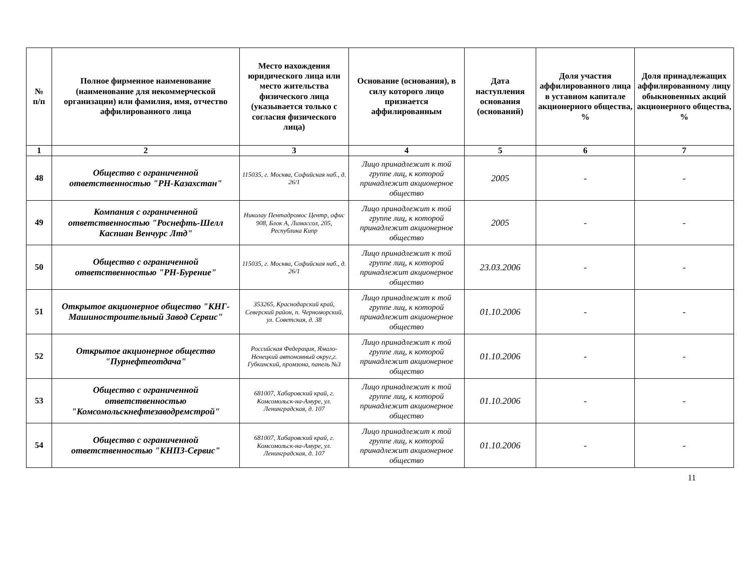| № п/п | Полное фирменное наименование (наименование для некоммерческой организации) или фамилия, имя, отчество аффилированного лица | Место нахождения юридического лица или место жительства физического лица (указывается только с согласия физического лица) | Основание (основания), в силу которого лицо признается аффилированным | Дата наступления основания (оснований) | Доля участия аффилированного лица в уставном капитале акционерного общества, % | Доля принадлежащих аффилированному лицу обыкновенных акций акционерного общества, % |
| --- | --- | --- | --- | --- | --- | --- |
| 1 | 2 | 3 | 4 | 5 | 6 | 7 |
| 48 | Общество с ограниченной ответственностью "РН-Казахстан" | 115035, г. Москва, Софийская наб., д. 26/1 | Лицо принадлежит к той группе лиц, к которой принадлежит акционерное общество | 2005 | - | - |
| 49 | Компания с ограниченной ответственностью "Роснефть-Шелл Каспиан Венчурс Лтд" | Николау Пентадромос Центр, офис 908, Блок А, Лимассол, 205, Республика Кипр | Лицо принадлежит к той группе лиц, к которой принадлежит акционерное общество | 2005 | - | - |
| 50 | Общество с ограниченной ответственностью "РН-Бурение" | 115035, г. Москва, Софийская наб., д. 26/1 | Лицо принадлежит к той группе лиц, к которой принадлежит акционерное общество | 23.03.2006 | - | - |
| 51 | Открытое акционерное общество "КНГ-Машиностроительный Завод Сервис" | 353265, Краснодарский край, Северский район, п. Черноморский, ул. Советская, д. 38 | Лицо принадлежит к той группе лиц, к которой принадлежит акционерное общество | 01.10.2006 | - | - |
| 52 | Открытое акционерное общество "Пурнефтеотдача" | Российская Федерация, Ямало-Ненецкий автономный округ,г. Губкинский, промзона, панель №3 | Лицо принадлежит к той группе лиц, к которой принадлежит акционерное общество | 01.10.2006 | - | - |
| 53 | Общество с ограниченной ответственностью "Комсомольскнефтезаводремстрой" | 681007, Хабаровский край, г. Комсомольск-на-Амуре, ул. Ленинградская, д. 107 | Лицо принадлежит к той группе лиц, к которой принадлежит акционерное общество | 01.10.2006 | - | - |
| 54 | Общество с ограниченной ответственностью "КНПЗ-Сервис" | 681007, Хабаровский край, г. Комсомольск-на-Амуре, ул. Ленинградская, д. 107 | Лицо принадлежит к той группе лиц, к которой принадлежит акционерное общество | 01.10.2006 | - | - |
11